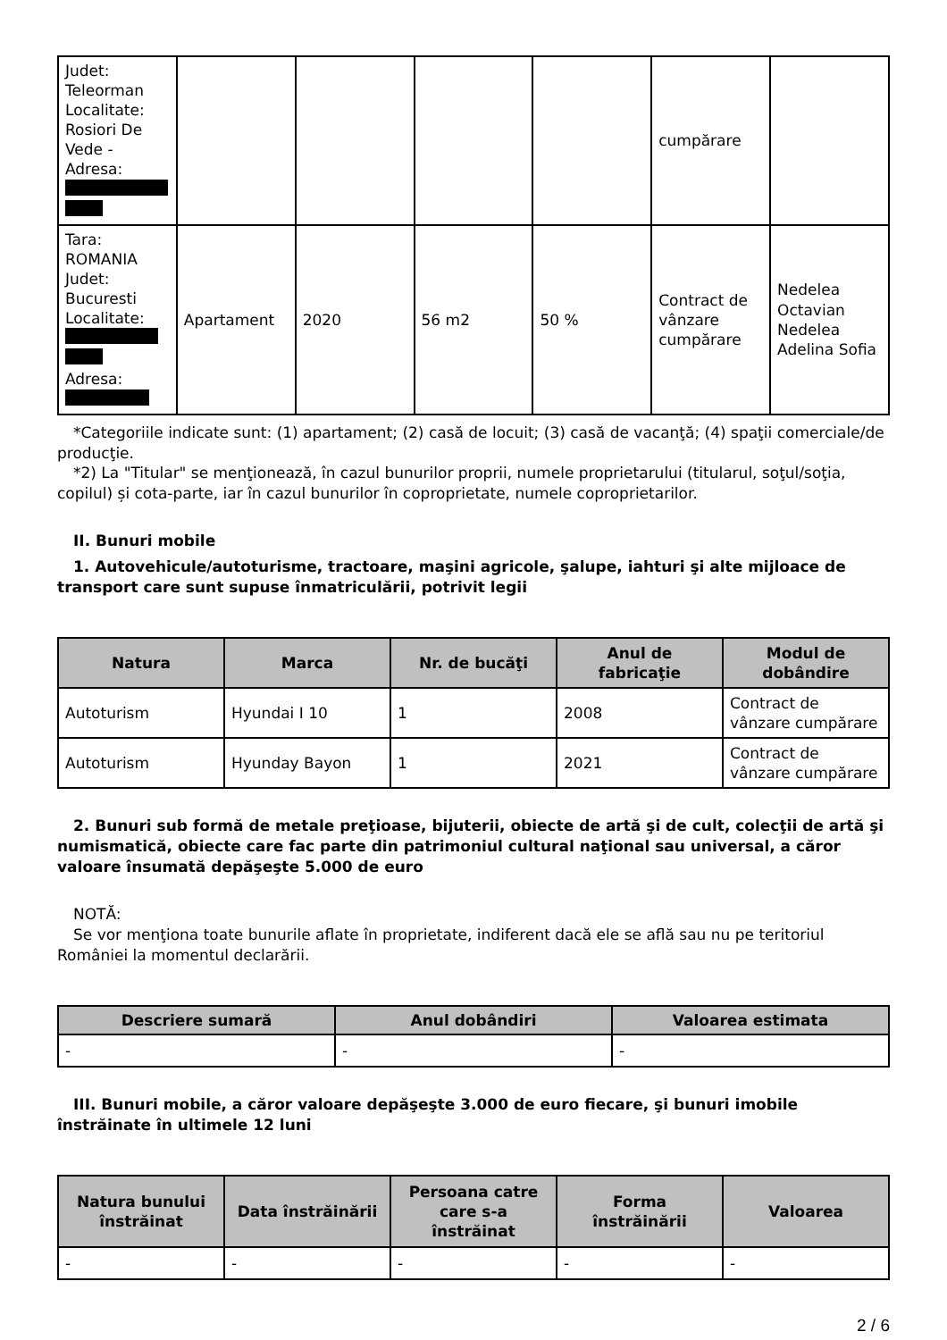| Judet: Teleorman Localitate: Rosiori De Vede - Adresa: | | | | | cumpărare | |
| Tara: ROMANIA Judet: Bucuresti Localitate: Adresa: | Apartament | 2020 | 56 m2 | 50 % | Contract de vânzare cumpărare | Nedelea Octavian Nedelea Adelina Sofia |
*Categoriile indicate sunt: (1) apartament; (2) casă de locuit; (3) casă de vacanţă; (4) spaţii comerciale/de producţie.
*2) La "Titular" se menţionează, în cazul bunurilor proprii, numele proprietarului (titularul, soţul/soţia, copilul) și cota-parte, iar în cazul bunurilor în coproprietate, numele coproprietarilor.
II. Bunuri mobile
1. Autovehicule/autoturisme, tractoare, maşini agricole, şalupe, iahturi şi alte mijloace de transport care sunt supuse înmatriculării, potrivit legii
| Natura | Marca | Nr. de bucăţi | Anul de fabricaţie | Modul de dobândire |
| --- | --- | --- | --- | --- |
| Autoturism | Hyundai I 10 | 1 | 2008 | Contract de vânzare cumpărare |
| Autoturism | Hyunday Bayon | 1 | 2021 | Contract de vânzare cumpărare |
2. Bunuri sub formă de metale preţioase, bijuterii, obiecte de artă şi de cult, colecţii de artă şi numismatică, obiecte care fac parte din patrimoniul cultural naţional sau universal, a căror valoare însumată depăşeşte 5.000 de euro
NOTĂ:
Se vor menţiona toate bunurile aflate în proprietate, indiferent dacă ele se află sau nu pe teritoriul României la momentul declarării.
| Descriere sumară | Anul dobândiri | Valoarea estimata |
| --- | --- | --- |
| - | - | - |
III. Bunuri mobile, a căror valoare depăşeşte 3.000 de euro fiecare, şi bunuri imobile înstrăinate în ultimele 12 luni
| Natura bunului înstrăinat | Data înstrăinării | Persoana catre care s-a înstrăinat | Forma înstrăinării | Valoarea |
| --- | --- | --- | --- | --- |
| - | - | - | - | - |
2 / 6